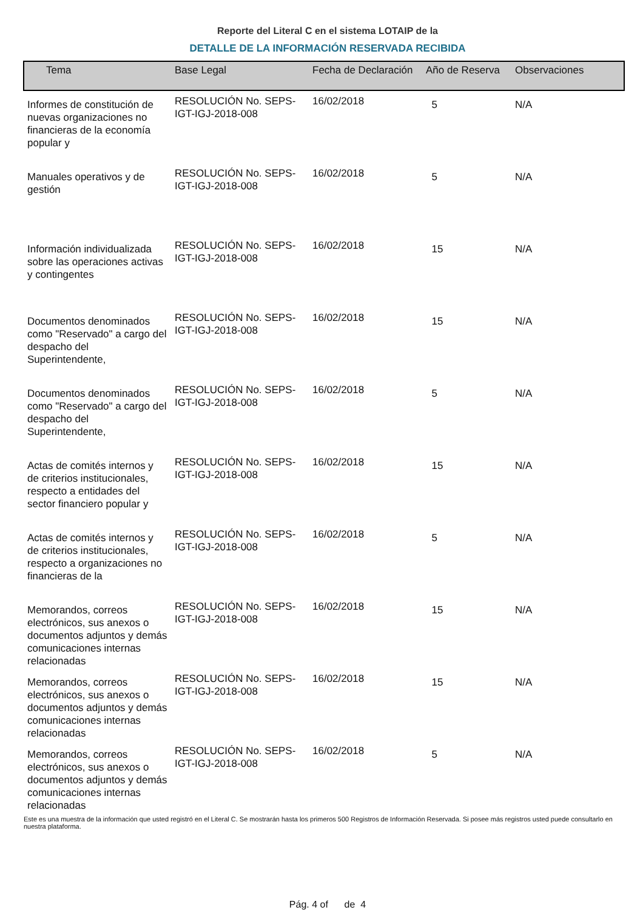Reporte del Literal C en el sistema LOTAIP de la
DETALLE DE LA INFORMACIÓN RESERVADA RECIBIDA
| Tema | Base Legal | Fecha de Declaración | Año de Reserva | Observaciones |
| --- | --- | --- | --- | --- |
| Informes de constitución de nuevas organizaciones no financieras de la economía popular y | RESOLUCIÓN No. SEPS-IGT-IGJ-2018-008 | 16/02/2018 | 5 | N/A |
| Manuales operativos y de gestión | RESOLUCIÓN No. SEPS-IGT-IGJ-2018-008 | 16/02/2018 | 5 | N/A |
| Información individualizada sobre las operaciones activas y contingentes | RESOLUCIÓN No. SEPS-IGT-IGJ-2018-008 | 16/02/2018 | 15 | N/A |
| Documentos denominados como "Reservado" a cargo del despacho del Superintendente, | RESOLUCIÓN No. SEPS-IGT-IGJ-2018-008 | 16/02/2018 | 15 | N/A |
| Documentos denominados como "Reservado" a cargo del despacho del Superintendente, | RESOLUCIÓN No. SEPS-IGT-IGJ-2018-008 | 16/02/2018 | 5 | N/A |
| Actas de comités internos y de criterios institucionales, respecto a entidades del sector financiero popular y | RESOLUCIÓN No. SEPS-IGT-IGJ-2018-008 | 16/02/2018 | 15 | N/A |
| Actas de comités internos y de criterios institucionales, respecto a organizaciones no financieras de la | RESOLUCIÓN No. SEPS-IGT-IGJ-2018-008 | 16/02/2018 | 5 | N/A |
| Memorandos, correos electrónicos, sus anexos o documentos adjuntos y demás comunicaciones internas relacionadas | RESOLUCIÓN No. SEPS-IGT-IGJ-2018-008 | 16/02/2018 | 15 | N/A |
| Memorandos, correos electrónicos, sus anexos o documentos adjuntos y demás comunicaciones internas relacionadas | RESOLUCIÓN No. SEPS-IGT-IGJ-2018-008 | 16/02/2018 | 15 | N/A |
| Memorandos, correos electrónicos, sus anexos o documentos adjuntos y demás comunicaciones internas relacionadas | RESOLUCIÓN No. SEPS-IGT-IGJ-2018-008 | 16/02/2018 | 5 | N/A |
Este es una muestra de la información que usted registró en el Literal C. Se mostrarán hasta los primeros 500 Registros de Información Reservada. Si posee más registros usted puede consultarlo en nuestra plataforma.
Pág. 4 of de 4